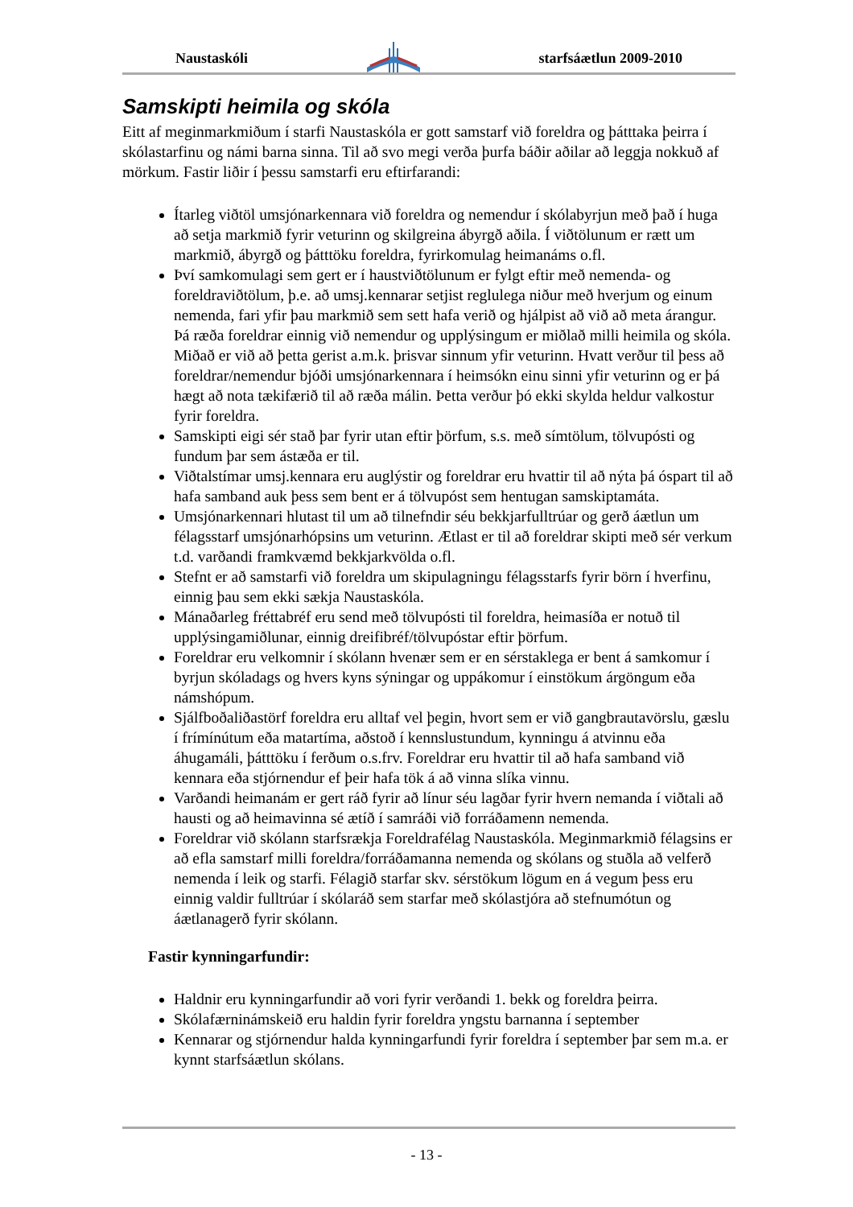Naustaskóli starfsáætlun 2009-2010
Samskipti heimila og skóla
Eitt af meginmarkmiðum í starfi Naustaskóla er gott samstarf við foreldra og þátttaka þeirra í skólastarfinu og námi barna sinna. Til að svo megi verða þurfa báðir aðilar að leggja nokkuð af mörkum. Fastir liðir í þessu samstarfi eru eftirfarandi:
Ítarleg viðtöl umsjónarkennara við foreldra og nemendur í skólabyrjun með það í huga að setja markmið fyrir veturinn og skilgreina ábyrgð aðila. Í viðtölunum er rætt um markmið, ábyrgð og þátttöku foreldra, fyrirkomulag heimanáms o.fl.
Því samkomulagi sem gert er í haustviðtölunum er fylgt eftir með nemenda- og foreldraviðtölum, þ.e. að umsj.kennarar setjist reglulega niður með hverjum og einum nemenda, fari yfir þau markmið sem sett hafa verið og hjálpist að við að meta árangur. Þá ræða foreldrar einnig við nemendur og upplýsingum er miðlað milli heimila og skóla. Miðað er við að þetta gerist a.m.k. þrisvar sinnum yfir veturinn. Hvatt verður til þess að foreldrar/nemendur bjóði umsjónarkennara í heimsókn einu sinni yfir veturinn og er þá hægt að nota tækifærið til að ræða málin. Þetta verður þó ekki skylda heldur valkostur fyrir foreldra.
Samskipti eigi sér stað þar fyrir utan eftir þörfum, s.s. með símtölum, tölvupósti og fundum þar sem ástæða er til.
Viðtalstímar umsj.kennara eru auglýstir og foreldrar eru hvattir til að nýta þá óspart til að hafa samband auk þess sem bent er á tölvupóst sem hentugan samskiptamáta.
Umsjónarkennari hlutast til um að tilnefndir séu bekkjarfulltrúar og gerð áætlun um félagsstarf umsjónarhópsins um veturinn. Ætlast er til að foreldrar skipti með sér verkum t.d. varðandi framkvæmd bekkjarkvölda o.fl.
Stefnt er að samstarfi við foreldra um skipulagningu félagsstarfs fyrir börn í hverfinu, einnig þau sem ekki sækja Naustaskóla.
Mánaðarleg fréttabréf eru send með tölvupósti til foreldra, heimasíða er notuð til upplýsingamiðlunar, einnig dreifibréf/tölvupóstar eftir þörfum.
Foreldrar eru velkomnir í skólann hvenær sem er en sérstaklega er bent á samkomur í byrjun skóladags og hvers kyns sýningar og uppákomur í einstökum árgöngum eða námshópum.
Sjálfboðaliðastörf foreldra eru alltaf vel þegin, hvort sem er við gangbrautavörslu, gæslu í frímínútum eða matartíma, aðstoð í kennslustundum, kynningu á atvinnu eða áhugamáli, þátttöku í ferðum o.s.frv. Foreldrar eru hvattir til að hafa samband við kennara eða stjórnendur ef þeir hafa tök á að vinna slíka vinnu.
Varðandi heimanám er gert ráð fyrir að línur séu lagðar fyrir hvern nemanda í viðtali að hausti og að heimavinna sé ætíð í samráði við forráðamenn nemenda.
Foreldrar við skólann starfsrækja Foreldrafélag Naustaskóla. Meginmarkmið félagsins er að efla samstarf milli foreldra/forráðamanna nemenda og skólans og stuðla að velferð nemenda í leik og starfi. Félagið starfar skv. sérstökum lögum en á vegum þess eru einnig valdir fulltrúar í skólaráð sem starfar með skólastjóra að stefnumótun og áætlanagerð fyrir skólann.
Fastir kynningarfundir:
Haldnir eru kynningarfundir að vori fyrir verðandi 1. bekk og foreldra þeirra.
Skólafærninámskeið eru haldin fyrir foreldra yngstu barnanna í september
Kennarar og stjórnendur halda kynningarfundi fyrir foreldra í september þar sem m.a. er kynnt starfsáætlun skólans.
- 13 -